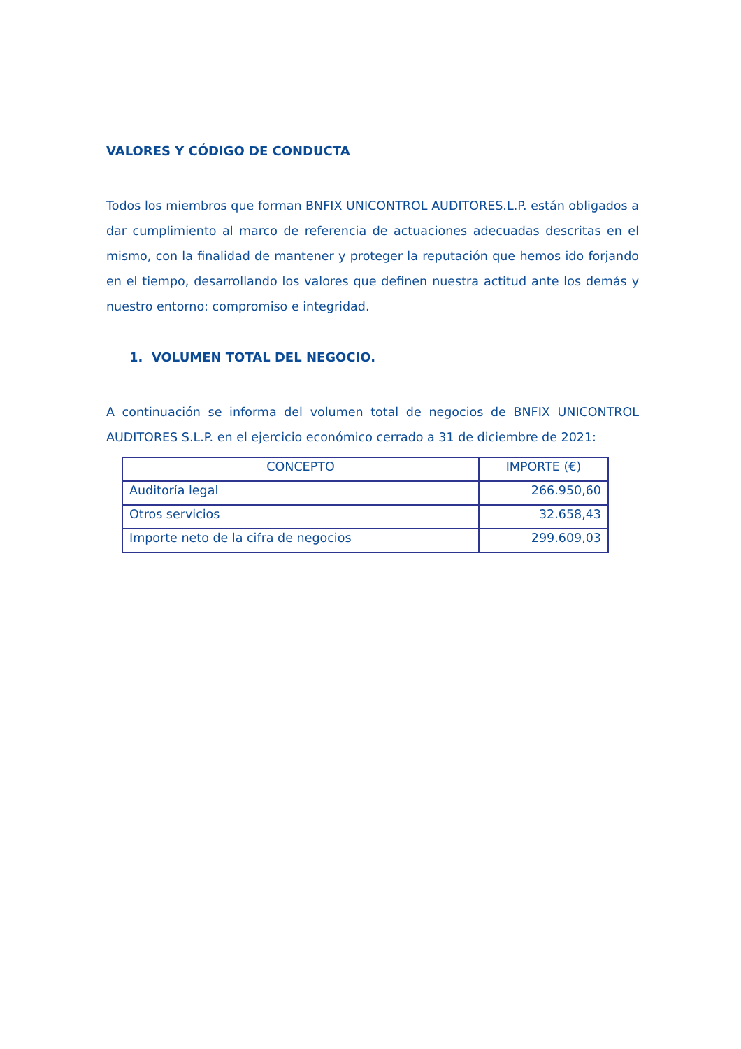VALORES Y CÓDIGO DE CONDUCTA
Todos los miembros que forman BNFIX UNICONTROL AUDITORES.L.P. están obligados a dar cumplimiento al marco de referencia de actuaciones adecuadas descritas en el mismo, con la finalidad de mantener y proteger la reputación que hemos ido forjando en el tiempo, desarrollando los valores que definen nuestra actitud ante los demás y nuestro entorno: compromiso e integridad.
1. VOLUMEN TOTAL DEL NEGOCIO.
A continuación se informa del volumen total de negocios de BNFIX UNICONTROL AUDITORES S.L.P. en el ejercicio económico cerrado a 31 de diciembre de 2021:
| CONCEPTO | IMPORTE (€) |
| --- | --- |
| Auditoría legal | 266.950,60 |
| Otros servicios | 32.658,43 |
| Importe neto de la cifra de negocios | 299.609,03 |